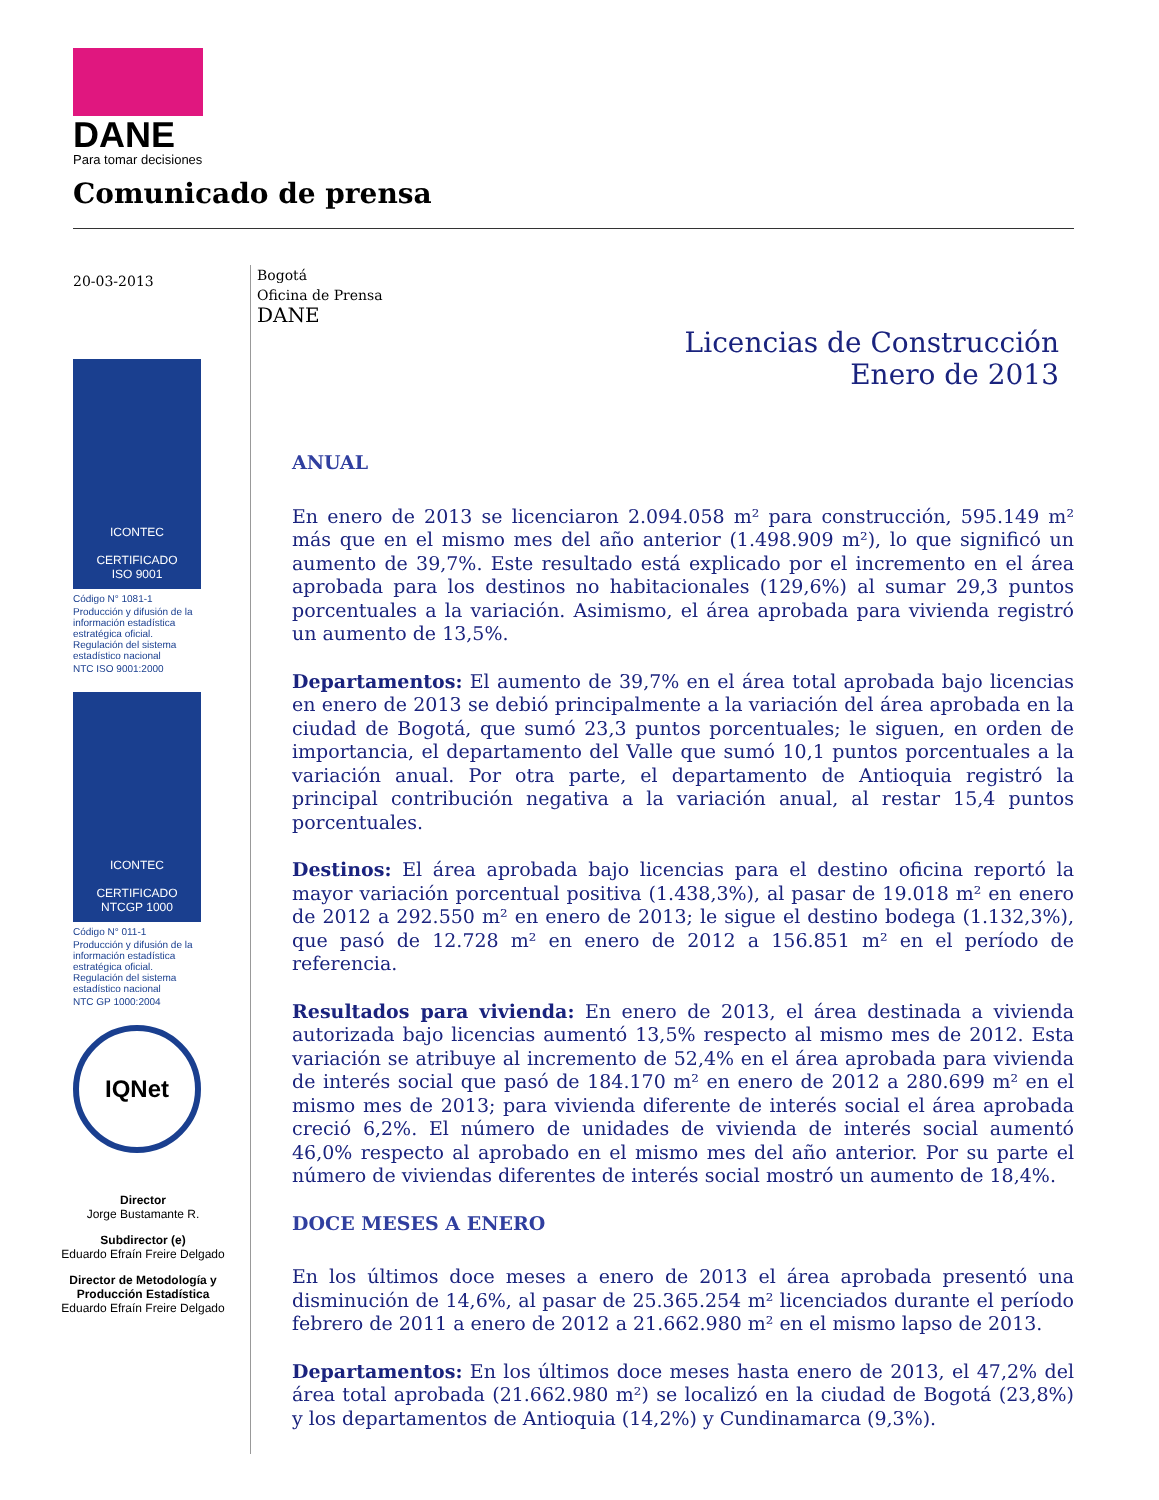DANE
Para tomar decisiones
Comunicado de prensa
20-03-2013
ICONTEC
CERTIFICADO
ISO 9001
Código N° 1081-1
Producción y difusión de la información estadística estratégica oficial. Regulación del sistema estadístico nacional
NTC ISO 9001:2000
ICONTEC
CERTIFICADO
NTCGP 1000
Código N° 011-1
Producción y difusión de la información estadística estratégica oficial. Regulación del sistema estadístico nacional
NTC GP 1000:2004
IQNet
Director
Jorge Bustamante R.
Subdirector (e)
Eduardo Efraín Freire Delgado
Director de Metodología y Producción Estadística
Eduardo Efraín Freire Delgado
Bogotá
Oficina de Prensa
DANE
Licencias de Construcción
Enero de 2013
ANUAL
En enero de 2013 se licenciaron 2.094.058 m² para construcción, 595.149 m² más que en el mismo mes del año anterior (1.498.909 m²), lo que significó un aumento de 39,7%. Este resultado está explicado por el incremento en el área aprobada para los destinos no habitacionales (129,6%) al sumar 29,3 puntos porcentuales a la variación. Asimismo, el área aprobada para vivienda registró un aumento de 13,5%.
Departamentos: El aumento de 39,7% en el área total aprobada bajo licencias en enero de 2013 se debió principalmente a la variación del área aprobada en la ciudad de Bogotá, que sumó 23,3 puntos porcentuales; le siguen, en orden de importancia, el departamento del Valle que sumó 10,1 puntos porcentuales a la variación anual. Por otra parte, el departamento de Antioquia registró la principal contribución negativa a la variación anual, al restar 15,4 puntos porcentuales.
Destinos: El área aprobada bajo licencias para el destino oficina reportó la mayor variación porcentual positiva (1.438,3%), al pasar de 19.018 m² en enero de 2012 a 292.550 m² en enero de 2013; le sigue el destino bodega (1.132,3%), que pasó de 12.728 m² en enero de 2012 a 156.851 m² en el período de referencia.
Resultados para vivienda: En enero de 2013, el área destinada a vivienda autorizada bajo licencias aumentó 13,5% respecto al mismo mes de 2012. Esta variación se atribuye al incremento de 52,4% en el área aprobada para vivienda de interés social que pasó de 184.170 m² en enero de 2012 a 280.699 m² en el mismo mes de 2013; para vivienda diferente de interés social el área aprobada creció 6,2%. El número de unidades de vivienda de interés social aumentó 46,0% respecto al aprobado en el mismo mes del año anterior. Por su parte el número de viviendas diferentes de interés social mostró un aumento de 18,4%.
DOCE MESES A ENERO
En los últimos doce meses a enero de 2013 el área aprobada presentó una disminución de 14,6%, al pasar de 25.365.254 m² licenciados durante el período febrero de 2011 a enero de 2012 a 21.662.980 m² en el mismo lapso de 2013.
Departamentos: En los últimos doce meses hasta enero de 2013, el 47,2% del área total aprobada (21.662.980 m²) se localizó en la ciudad de Bogotá (23,8%) y los departamentos de Antioquia (14,2%) y Cundinamarca (9,3%).